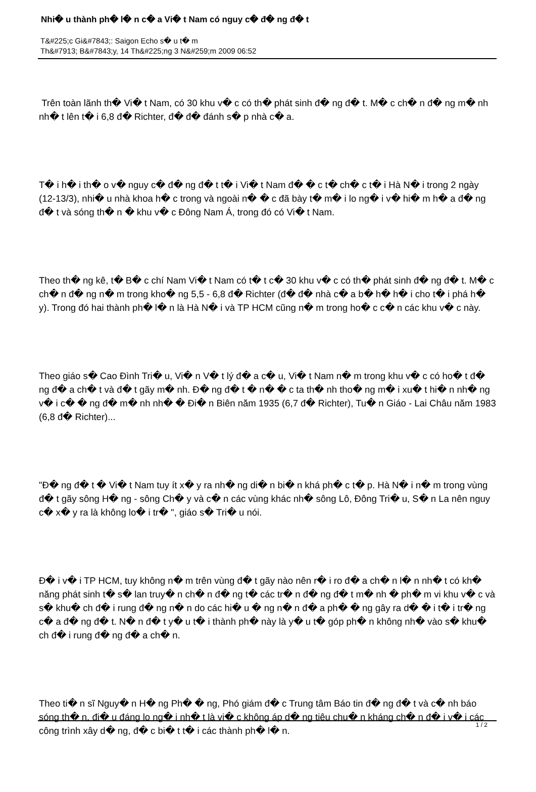Nhi� u thành ph� l� n c� a Vi� t Nam có nguy c� đ� ng đ� t
T&#225;c Gi&#7843;: Saigon Echo s� u t� m
Th&#7913; B&#7843;y, 14 Th&#225;ng 3 N&#259;m 2009 06:52
Trên toàn lãnh th� Vi� t Nam, có 30 khu v� c có th� phát sinh đ� ng đ� t. M� c ch� n đ� ng m� nh nh� t lên t� i 6,8 đ� Richter, đ� đ� đánh s� p nhà c� a.
T� i h� i th� o v� nguy c� đ� ng đ� t t� i Vi� t Nam đ� � c t� ch� c t� i Hà N� i trong 2 ngày (12-13/3), nhi� u nhà khoa h� c trong và ngoài n� � c đã bày t� m� i lo ng� i v� hi� m h� a đ� ng đ� t và sóng th� n � khu v� c Đông Nam Á, trong đó có Vi� t Nam.
Theo th� ng kê, t� B� c chí Nam Vi� t Nam có t� t c� 30 khu v� c có th� phát sinh đ� ng đ� t. M� c ch� n đ� ng n� m trong kho� ng 5,5 - 6,8 đ� Richter (đ� đ� nhà c� a b� h� h� i cho t� i phá h� y). Trong đó hai thành ph� l� n là Hà N� i và TP HCM cũng n� m trong ho� c c� n các khu v� c này.
Theo giáo s� Cao Đình Tri� u, Vi� n V� t lý đ� a c� u, Vi� t Nam n� m trong khu v� c có ho� t đ� ng đ� a ch� t và đ� t gãy m� nh. Đ� ng đ� t � n� � c ta th� nh tho� ng m� i xu� t hi� n nh� ng v� i c� � ng đ� m� nh nh� � Đi� n Biên năm 1935 (6,7 đ� Richter), Tu� n Giáo - Lai Châu năm 1983 (6,8 đ� Richter)...
"Đ� ng đ� t � Vi� t Nam tuy ít x� y ra nh� ng di� n bi� n khá ph� c t� p. Hà N� i n� m trong vùng đ� t gãy sông H� ng - sông Ch� y và c� n các vùng khác nh� sông Lô, Đông Tri� u, S� n La nên nguy c� x� y ra là không lo� i tr� ", giáo s� Tri� u nói.
Đ� i v� i TP HCM, tuy không n� m trên vùng đ� t gãy nào nên r� i ro đ� a ch� n l� n nh� t có kh� năng phát sinh t� s� lan truy� n ch� n đ� ng t� các tr� n đ� ng đ� t m� nh � ph� m vi khu v� c và s� khu� ch đ� i rung đ� ng n� n do các hi� u � ng n� n đ� a ph� � ng gây ra d� � i t� i tr� ng c� a đ� ng đ� t. N� n đ� t y� u t� i thành ph� này là y� u t� góp ph� n không nh� vào s� khu� ch đ� i rung đ� ng đ� a ch� n.
Theo ti� n sĩ Nguy� n H� ng Ph� � ng, Phó giám đ� c Trung tâm Báo tin đ� ng đ� t và c� nh báo sóng th� n, đi� u đáng lo ng� i nh� t là vi� c không áp d� ng tiêu chu� n kháng ch� n đ� i v� i các công trình xây d� ng, đ� c bi� t t� i các thành ph� l� n.
1 / 2